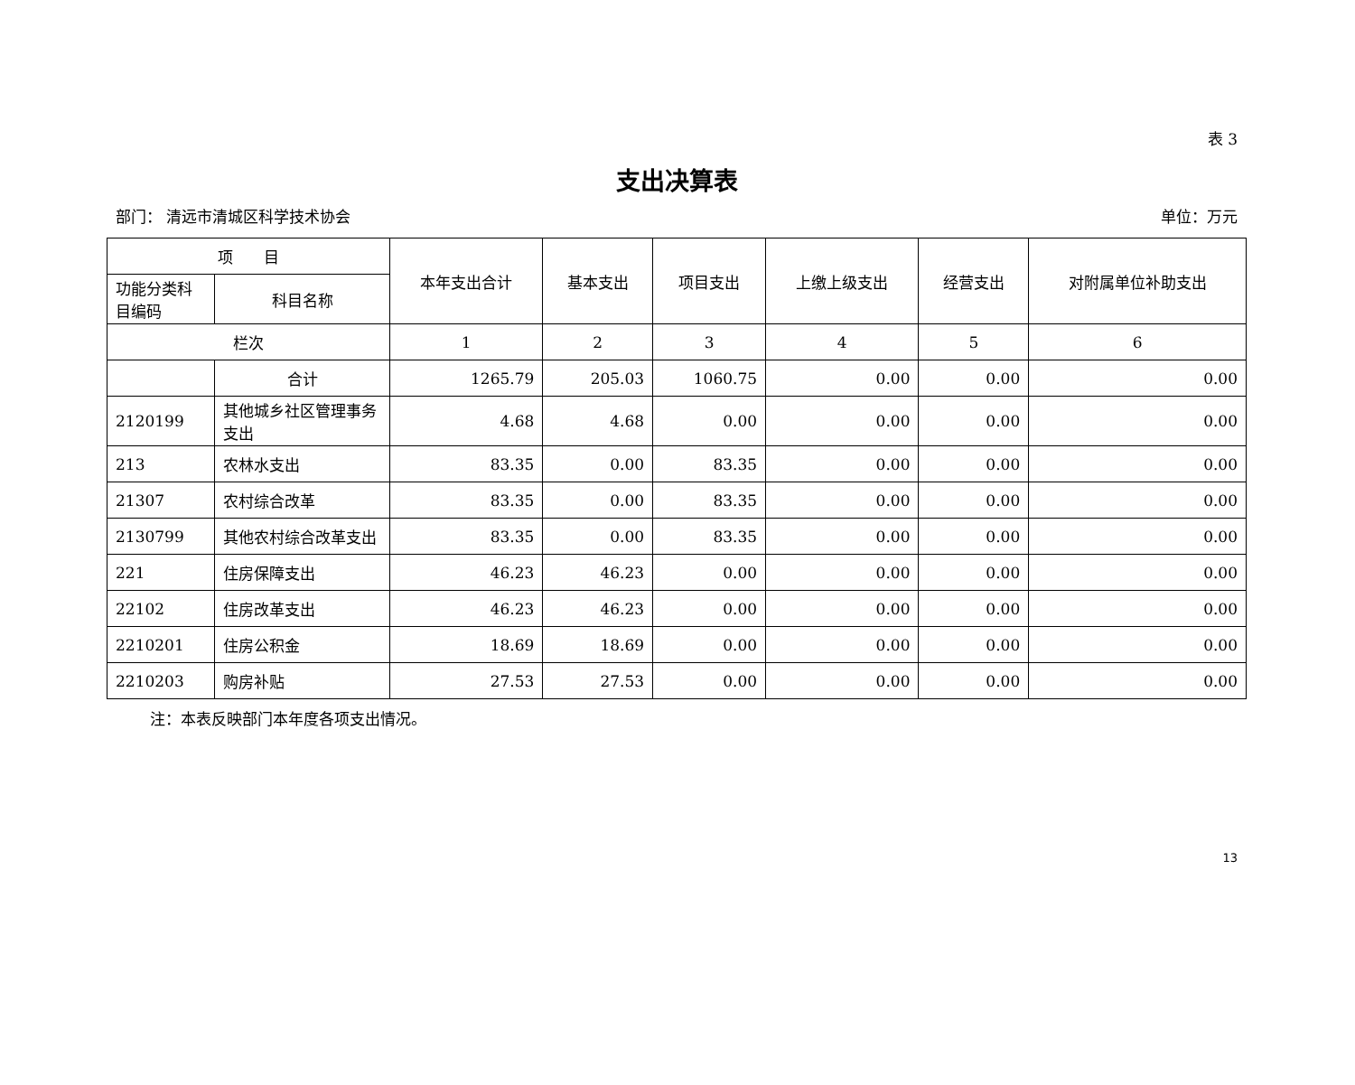表 3
支出决算表
部门： 清远市清城区科学技术协会 单位：万元
| 项 目 | | 本年支出合计 | 基本支出 | 项目支出 | 上缴上级支出 | 经营支出 | 对附属单位补助支出 |
| --- | --- | --- | --- | --- | --- | --- | --- |
| 功能分类科目编码 | 科目名称 | | | | | | |
| 栏次 | | 1 | 2 | 3 | 4 | 5 | 6 |
| | 合计 | 1265.79 | 205.03 | 1060.75 | 0.00 | 0.00 | 0.00 |
| 2120199 | 其他城乡社区管理事务支出 | 4.68 | 4.68 | 0.00 | 0.00 | 0.00 | 0.00 |
| 213 | 农林水支出 | 83.35 | 0.00 | 83.35 | 0.00 | 0.00 | 0.00 |
| 21307 | 农村综合改革 | 83.35 | 0.00 | 83.35 | 0.00 | 0.00 | 0.00 |
| 2130799 | 其他农村综合改革支出 | 83.35 | 0.00 | 83.35 | 0.00 | 0.00 | 0.00 |
| 221 | 住房保障支出 | 46.23 | 46.23 | 0.00 | 0.00 | 0.00 | 0.00 |
| 22102 | 住房改革支出 | 46.23 | 46.23 | 0.00 | 0.00 | 0.00 | 0.00 |
| 2210201 | 住房公积金 | 18.69 | 18.69 | 0.00 | 0.00 | 0.00 | 0.00 |
| 2210203 | 购房补贴 | 27.53 | 27.53 | 0.00 | 0.00 | 0.00 | 0.00 |
注：本表反映部门本年度各项支出情况。
13